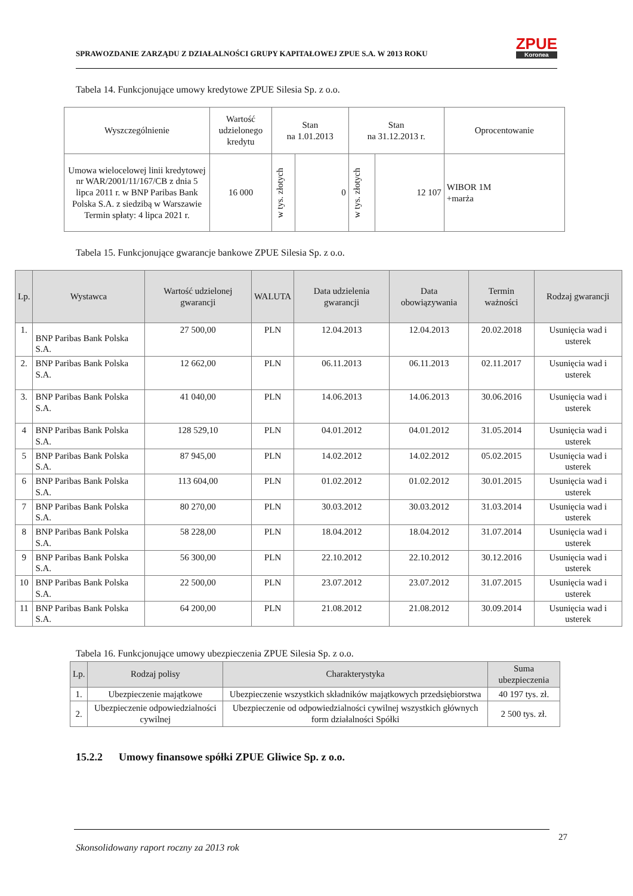SPRAWOZDANIE ZARZĄDU Z DZIAŁALNOŚCI GRUPY KAPITAŁOWEJ ZPUE S.A. W 2013 ROKU
ZPUE
Koronea
Tabela 14. Funkcjonujące umowy kredytowe ZPUE Silesia Sp. z o.o.
| Wyszczególnienie | Wartość udzielonego kredytu | Stan na 1.01.2013 | | Stan na 31.12.2013 r. | | Oprocentowanie |
| --- | --- | --- | --- | --- | --- | --- |
| Umowa wielocelowej linii kredytowej nr WAR/2001/11/167/CB z dnia 5 lipca 2011 r. w BNP Paribas Bank Polska S.A. z siedzibą w Warszawie Termin spłaty: 4 lipca 2021 r. | 16 000 | w tys. złotych | 0 | w tys. złotych | 12 107 | WIBOR 1M +marża |
Tabela 15. Funkcjonujące gwarancje bankowe ZPUE Silesia Sp. z o.o.
| Lp. | Wystawca | Wartość udzielonej gwarancji | WALUTA | Data udzielenia gwarancji | Data obowiązywania | Termin ważności | Rodzaj gwarancji |
| --- | --- | --- | --- | --- | --- | --- | --- |
| 1. | BNP Paribas Bank Polska S.A. | 27 500,00 | PLN | 12.04.2013 | 12.04.2013 | 20.02.2018 | Usunięcia wad i usterek |
| 2. | BNP Paribas Bank Polska S.A. | 12 662,00 | PLN | 06.11.2013 | 06.11.2013 | 02.11.2017 | Usunięcia wad i usterek |
| 3. | BNP Paribas Bank Polska S.A. | 41 040,00 | PLN | 14.06.2013 | 14.06.2013 | 30.06.2016 | Usunięcia wad i usterek |
| 4 | BNP Paribas Bank Polska S.A. | 128 529,10 | PLN | 04.01.2012 | 04.01.2012 | 31.05.2014 | Usunięcia wad i usterek |
| 5 | BNP Paribas Bank Polska S.A. | 87 945,00 | PLN | 14.02.2012 | 14.02.2012 | 05.02.2015 | Usunięcia wad i usterek |
| 6 | BNP Paribas Bank Polska S.A. | 113 604,00 | PLN | 01.02.2012 | 01.02.2012 | 30.01.2015 | Usunięcia wad i usterek |
| 7 | BNP Paribas Bank Polska S.A. | 80 270,00 | PLN | 30.03.2012 | 30.03.2012 | 31.03.2014 | Usunięcia wad i usterek |
| 8 | BNP Paribas Bank Polska S.A. | 58 228,00 | PLN | 18.04.2012 | 18.04.2012 | 31.07.2014 | Usunięcia wad i usterek |
| 9 | BNP Paribas Bank Polska S.A. | 56 300,00 | PLN | 22.10.2012 | 22.10.2012 | 30.12.2016 | Usunięcia wad i usterek |
| 10 | BNP Paribas Bank Polska S.A. | 22 500,00 | PLN | 23.07.2012 | 23.07.2012 | 31.07.2015 | Usunięcia wad i usterek |
| 11 | BNP Paribas Bank Polska S.A. | 64 200,00 | PLN | 21.08.2012 | 21.08.2012 | 30.09.2014 | Usunięcia wad i usterek |
Tabela 16. Funkcjonujące umowy ubezpieczenia ZPUE Silesia Sp. z o.o.
| Lp. | Rodzaj polisy | Charakterystyka | Suma ubezpieczenia |
| --- | --- | --- | --- |
| 1. | Ubezpieczenie majątkowe | Ubezpieczenie wszystkich składników majątkowych przedsiębiorstwa | 40 197 tys. zł. |
| 2. | Ubezpieczenie odpowiedzialności cywilnej | Ubezpieczenie od odpowiedzialności cywilnej wszystkich głównych form działalności Spółki | 2 500 tys. zł. |
15.2.2 Umowy finansowe spółki ZPUE Gliwice Sp. z o.o.
27
Skonsolidowany raport roczny za 2013 rok